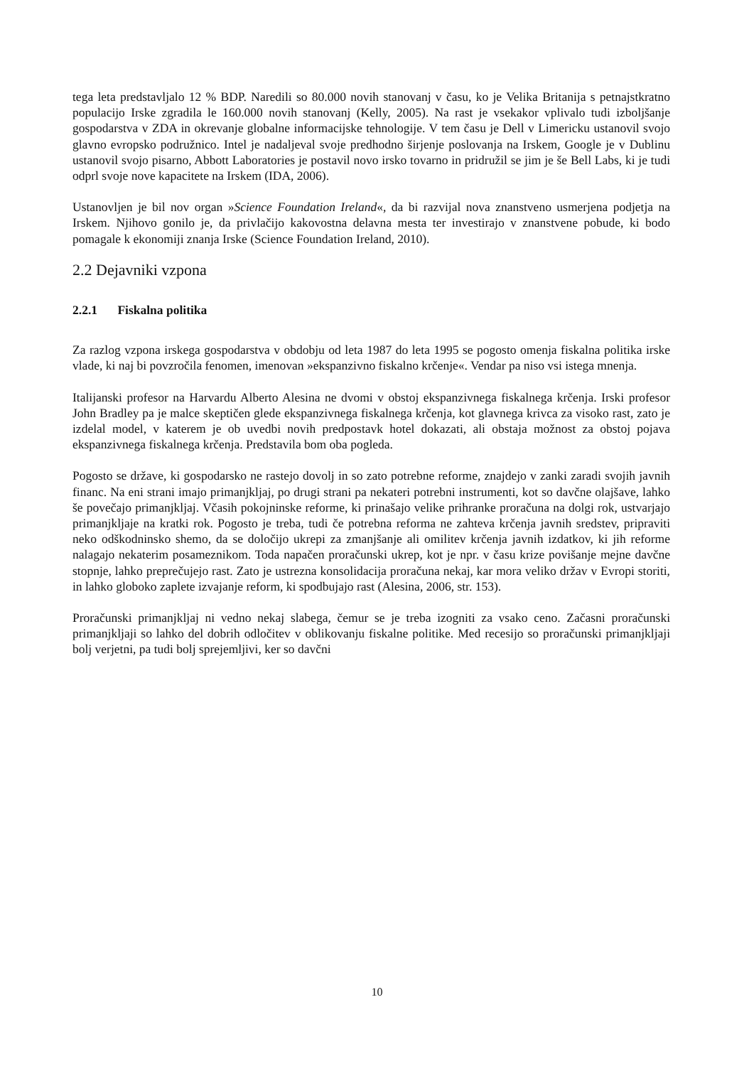tega leta predstavljalo 12 % BDP. Naredili so 80.000 novih stanovanj v času, ko je Velika Britanija s petnajstkratno populacijo Irske zgradila le 160.000 novih stanovanj (Kelly, 2005). Na rast je vsekakor vplivalo tudi izboljšanje gospodarstva v ZDA in okrevanje globalne informacijske tehnologije. V tem času je Dell v Limericku ustanovil svojo glavno evropsko podružnico. Intel je nadaljeval svoje predhodno širjenje poslovanja na Irskem, Google je v Dublinu ustanovil svojo pisarno, Abbott Laboratories je postavil novo irsko tovarno in pridružil se jim je še Bell Labs, ki je tudi odprl svoje nove kapacitete na Irskem (IDA, 2006).
Ustanovljen je bil nov organ »Science Foundation Ireland«, da bi razvijal nova znanstveno usmerjena podjetja na Irskem. Njihovo gonilo je, da privlačijo kakovostna delavna mesta ter investirajo v znanstvene pobude, ki bodo pomagale k ekonomiji znanja Irske (Science Foundation Ireland, 2010).
2.2 Dejavniki vzpona
2.2.1 Fiskalna politika
Za razlog vzpona irskega gospodarstva v obdobju od leta 1987 do leta 1995 se pogosto omenja fiskalna politika irske vlade, ki naj bi povzročila fenomen, imenovan »ekspanzivno fiskalno krčenje«. Vendar pa niso vsi istega mnenja.
Italijanski profesor na Harvardu Alberto Alesina ne dvomi v obstoj ekspanzivnega fiskalnega krčenja. Irski profesor John Bradley pa je malce skeptičen glede ekspanzivnega fiskalnega krčenja, kot glavnega krivca za visoko rast, zato je izdelal model, v katerem je ob uvedbi novih predpostavk hotel dokazati, ali obstaja možnost za obstoj pojava ekspanzivnega fiskalnega krčenja. Predstavila bom oba pogleda.
Pogosto se države, ki gospodarsko ne rastejo dovolj in so zato potrebne reforme, znajdejo v zanki zaradi svojih javnih financ. Na eni strani imajo primanjkljaj, po drugi strani pa nekateri potrebni instrumenti, kot so davčne olajšave, lahko še povečajo primanjkljaj. Včasih pokojninske reforme, ki prinašajo velike prihranke proračuna na dolgi rok, ustvarjajo primanjkljaje na kratki rok. Pogosto je treba, tudi če potrebna reforma ne zahteva krčenja javnih sredstev, pripraviti neko odškodninsko shemo, da se določijo ukrepi za zmanjšanje ali omilitev krčenja javnih izdatkov, ki jih reforme nalagajo nekaterim posameznikom. Toda napačen proračunski ukrep, kot je npr. v času krize povišanje mejne davčne stopnje, lahko preprečujejo rast. Zato je ustrezna konsolidacija proračuna nekaj, kar mora veliko držav v Evropi storiti, in lahko globoko zaplete izvajanje reform, ki spodbujajo rast (Alesina, 2006, str. 153).
Proračunski primanjkljaj ni vedno nekaj slabega, čemur se je treba izogniti za vsako ceno. Začasni proračunski primanjkljaji so lahko del dobrih odločitev v oblikovanju fiskalne politike. Med recesijo so proračunski primanjkljaji bolj verjetni, pa tudi bolj sprejemljivi, ker so davčni
10